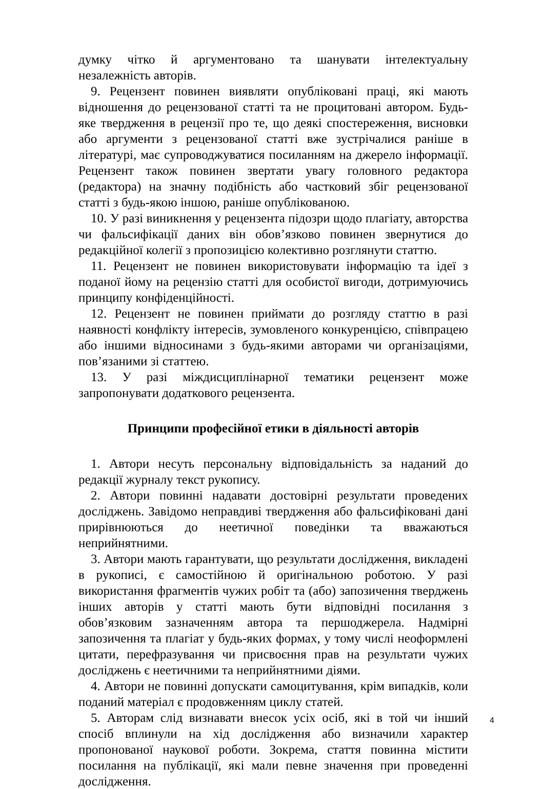думку чітко й аргументовано та шанувати інтелектуальну незалежність авторів.
9. Рецензент повинен виявляти опубліковані праці, які мають відношення до рецензованої статті та не процитовані автором. Будь-яке твердження в рецензії про те, що деякі спостереження, висновки або аргументи з рецензованої статті вже зустрічалися раніше в літературі, має супроводжуватися посиланням на джерело інформації. Рецензент також повинен звертати увагу головного редактора (редактора) на значну подібність або частковий збіг рецензованої статті з будь-якою іншою, раніше опублікованою.
10. У разі виникнення у рецензента підозри щодо плагіату, авторства чи фальсифікації даних він обов’язково повинен звернутися до редакційної колегії з пропозицією колективно розглянути статтю.
11. Рецензент не повинен використовувати інформацію та ідеї з поданої йому на рецензію статті для особистої вигоди, дотримуючись принципу конфіденційності.
12. Рецензент не повинен приймати до розгляду статтю в разі наявності конфлікту інтересів, зумовленого конкуренцією, співпрацею або іншими відносинами з будь-якими авторами чи організаціями, пов’язаними зі статтею.
13. У разі міждисциплінарної тематики рецензент може запропонувати додаткового рецензента.
Принципи професійної етики в діяльності авторів
1. Автори несуть персональну відповідальність за наданий до редакції журналу текст рукопису.
2. Автори повинні надавати достовірні результати проведених досліджень. Завідомо неправдиві твердження або фальсифіковані дані прирівнюються до неетичної поведінки та вважаються неприйнятними.
3. Автори мають гарантувати, що результати дослідження, викладені в рукописі, є самостійною й оригінальною роботою. У разі використання фрагментів чужих робіт та (або) запозичення тверджень інших авторів у статті мають бути відповідні посилання з обов’язковим зазначенням автора та першоджерела. Надмірні запозичення та плагіат у будь-яких формах, у тому числі неоформлені цитати, перефразування чи присвоєння прав на результати чужих досліджень є неетичними та неприйнятними діями.
4. Автори не повинні допускати самоцитування, крім випадків, коли поданий матеріал є продовженням циклу статей.
5. Авторам слід визнавати внесок усіх осіб, які в той чи інший спосіб вплинули на хід дослідження або визначили характер пропонованої наукової роботи. Зокрема, стаття повинна містити посилання на публікації, які мали певне значення при проведенні дослідження.
4